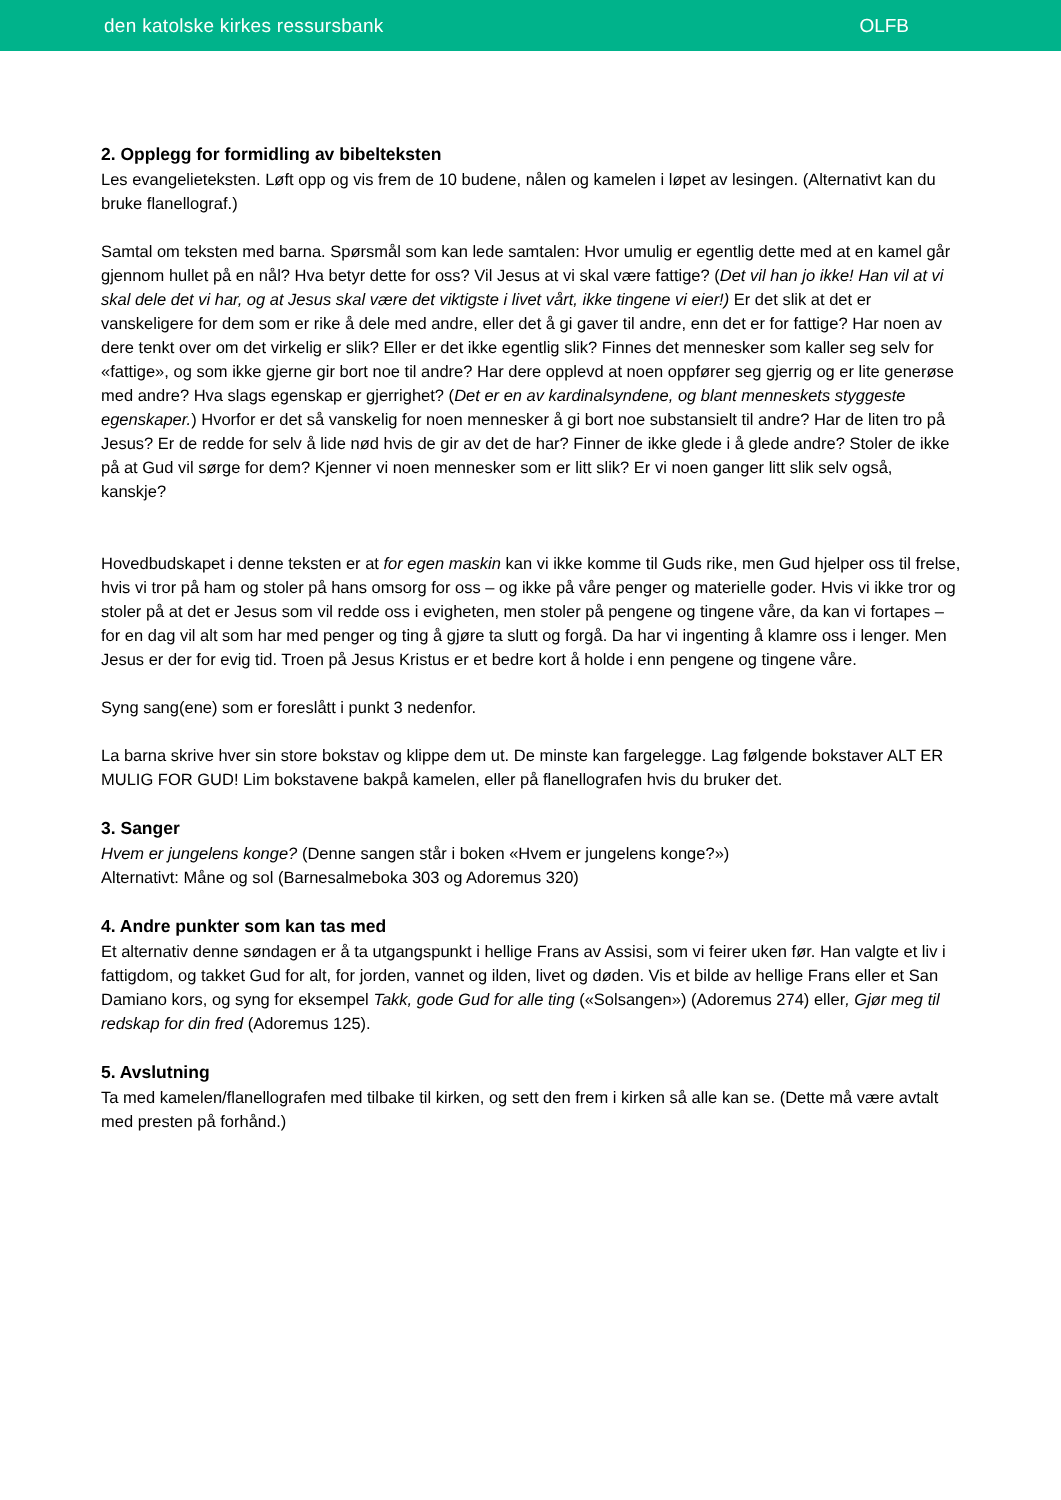den katolske kirkes ressursbank OLFB
2. Opplegg for formidling av bibelteksten
Les evangelieteksten. Løft opp og vis frem de 10 budene, nålen og kamelen i løpet av lesingen. (Alternativt kan du bruke flanellograf.)
Samtal om teksten med barna. Spørsmål som kan lede samtalen: Hvor umulig er egentlig dette med at en kamel går gjennom hullet på en nål? Hva betyr dette for oss? Vil Jesus at vi skal være fattige? (Det vil han jo ikke! Han vil at vi skal dele det vi har, og at Jesus skal være det viktigste i livet vårt, ikke tingene vi eier!) Er det slik at det er vanskeligere for dem som er rike å dele med andre, eller det å gi gaver til andre, enn det er for fattige? Har noen av dere tenkt over om det virkelig er slik? Eller er det ikke egentlig slik? Finnes det mennesker som kaller seg selv for «fattige», og som ikke gjerne gir bort noe til andre? Har dere opplevd at noen oppfører seg gjerrig og er lite generøse med andre? Hva slags egenskap er gjerrighet? (Det er en av kardinalsyndene, og blant menneskets styggeste egenskaper.) Hvorfor er det så vanskelig for noen mennesker å gi bort noe substansielt til andre? Har de liten tro på Jesus? Er de redde for selv å lide nød hvis de gir av det de har? Finner de ikke glede i å glede andre? Stoler de ikke på at Gud vil sørge for dem? Kjenner vi noen mennesker som er litt slik? Er vi noen ganger litt slik selv også, kanskje?
Hovedbudskapet i denne teksten er at for egen maskin kan vi ikke komme til Guds rike, men Gud hjelper oss til frelse, hvis vi tror på ham og stoler på hans omsorg for oss – og ikke på våre penger og materielle goder. Hvis vi ikke tror og stoler på at det er Jesus som vil redde oss i evigheten, men stoler på pengene og tingene våre, da kan vi fortapes – for en dag vil alt som har med penger og ting å gjøre ta slutt og forgå. Da har vi ingenting å klamre oss i lenger. Men Jesus er der for evig tid. Troen på Jesus Kristus er et bedre kort å holde i enn pengene og tingene våre.
Syng sang(ene) som er foreslått i punkt 3 nedenfor.
La barna skrive hver sin store bokstav og klippe dem ut. De minste kan fargelegge. Lag følgende bokstaver ALT ER MULIG FOR GUD! Lim bokstavene bakpå kamelen, eller på flanellografen hvis du bruker det.
3. Sanger
Hvem er jungelens konge? (Denne sangen står i boken «Hvem er jungelens konge?»)
Alternativt: Måne og sol (Barnesalmeboka 303 og Adoremus 320)
4. Andre punkter som kan tas med
Et alternativ denne søndagen er å ta utgangspunkt i hellige Frans av Assisi, som vi feirer uken før. Han valgte et liv i fattigdom, og takket Gud for alt, for jorden, vannet og ilden, livet og døden. Vis et bilde av hellige Frans eller et San Damiano kors, og syng for eksempel Takk, gode Gud for alle ting («Solsangen») (Adoremus 274) eller, Gjør meg til redskap for din fred (Adoremus 125).
5. Avslutning
Ta med kamelen/flanellografen med tilbake til kirken, og sett den frem i kirken så alle kan se. (Dette må være avtalt med presten på forhånd.)